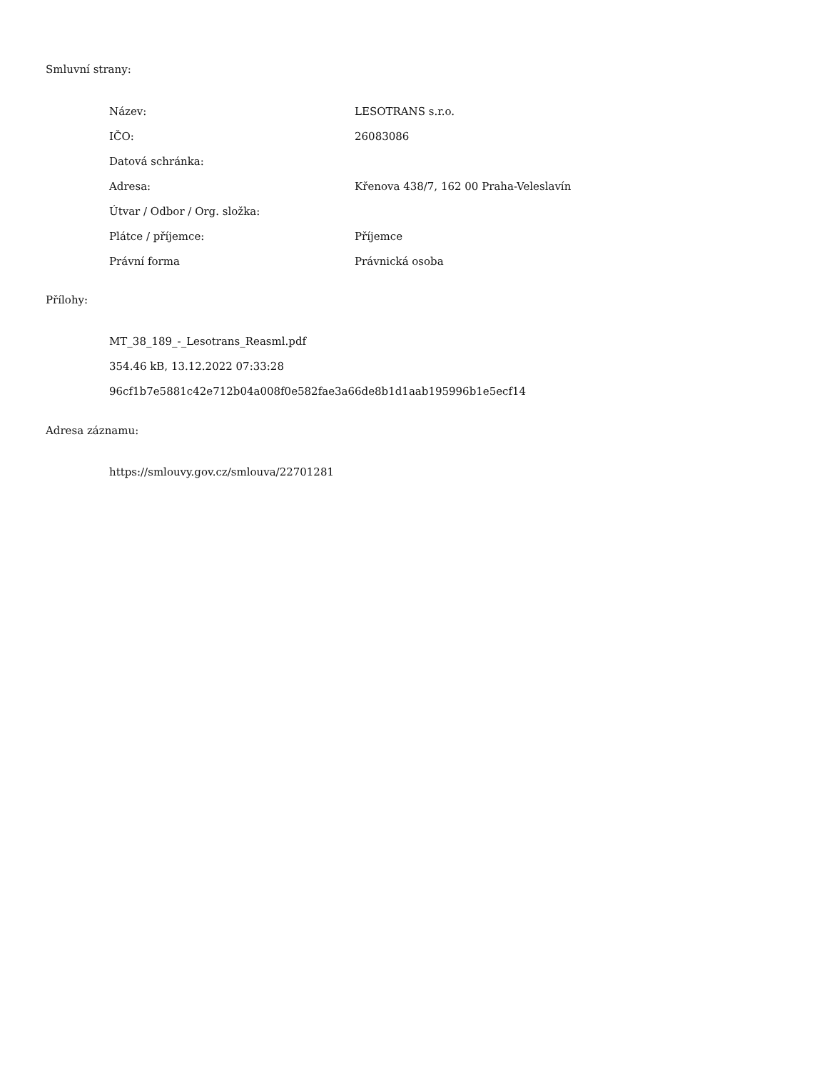Smluvní strany:
| Název: | LESOTRANS s.r.o. |
| IČO: | 26083086 |
| Datová schránka: | |
| Adresa: | Křenova 438/7, 162 00 Praha-Veleslavín |
| Útvar / Odbor / Org. složka: | |
| Plátce / příjemce: | Příjemce |
| Právní forma | Právnická osoba |
Přílohy:
MT_38_189_-_Lesotrans_Reasml.pdf
354.46 kB, 13.12.2022 07:33:28
96cf1b7e5881c42e712b04a008f0e582fae3a66de8b1d1aab195996b1e5ecf14
Adresa záznamu:
https://smlouvy.gov.cz/smlouva/22701281